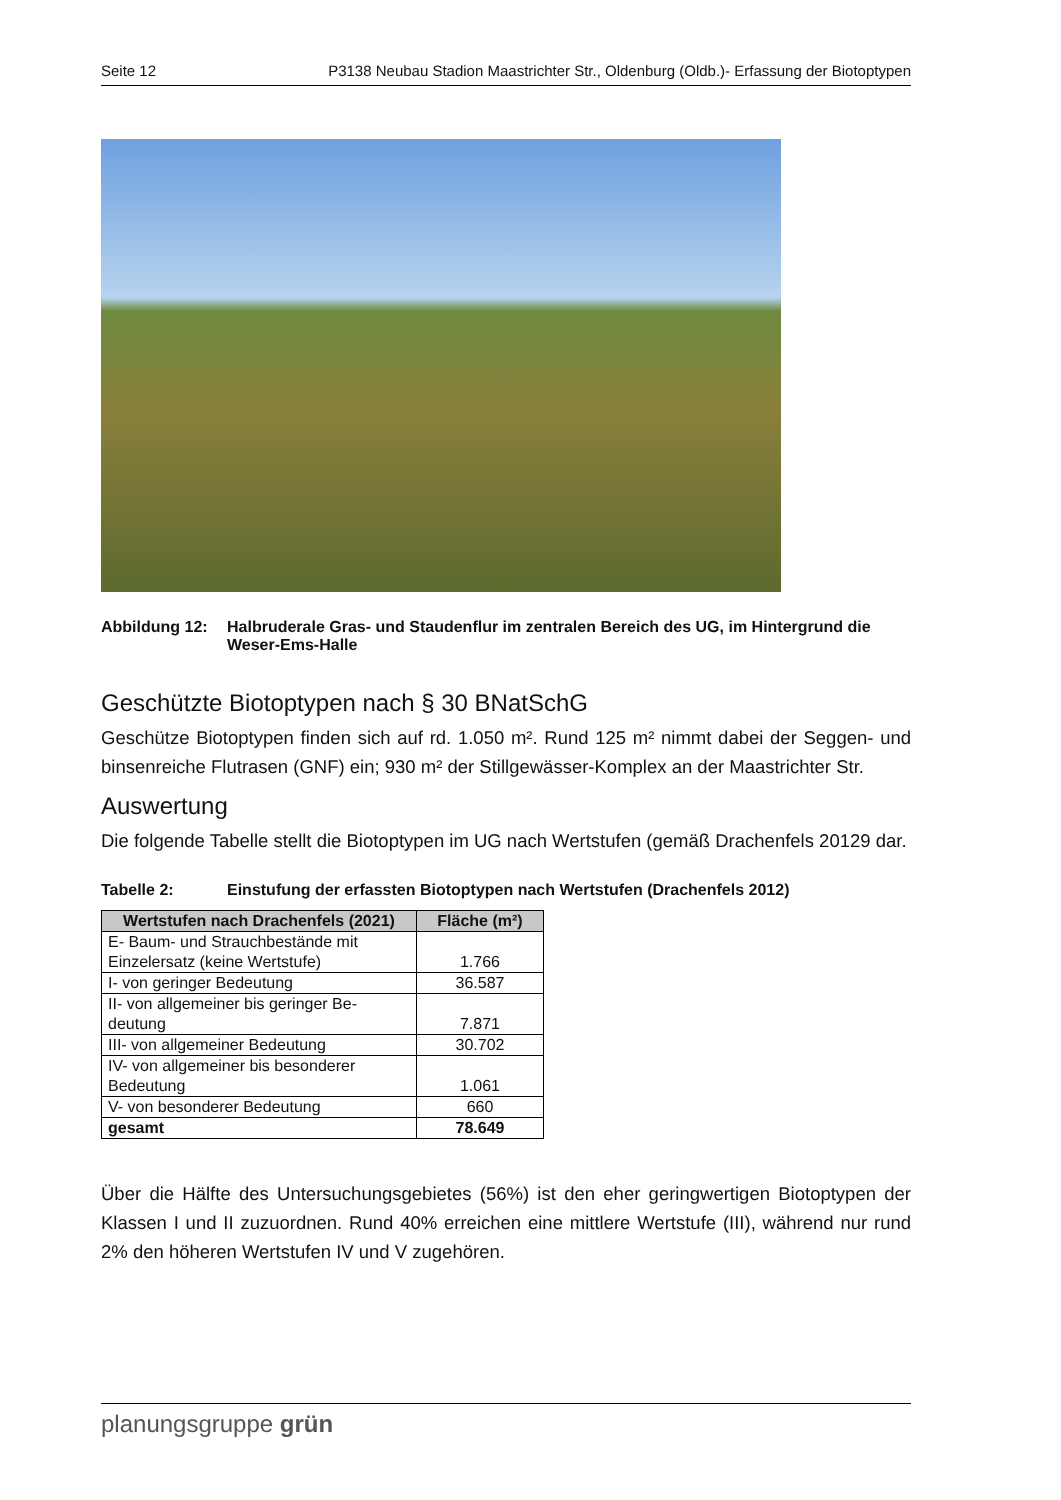Seite 12 P3138 Neubau Stadion Maastrichter Str., Oldenburg (Oldb.)- Erfassung der Biotoptypen
Abbildung 12: Halbruderale Gras- und Staudenflur im zentralen Bereich des UG, im Hintergrund die Weser-Ems-Halle
Geschützte Biotoptypen nach § 30 BNatSchG
Geschütze Biotoptypen finden sich auf rd. 1.050 m². Rund 125 m² nimmt dabei der Seggen- und binsenreiche Flutrasen (GNF) ein; 930 m² der Stillgewässer-Komplex an der Maastrichter Str.
Auswertung
Die folgende Tabelle stellt die Biotoptypen im UG nach Wertstufen (gemäß Drachenfels 20129 dar.
Tabelle 2: Einstufung der erfassten Biotoptypen nach Wertstufen (Drachenfels 2012)
| Wertstufen nach Drachenfels (2021) | Fläche (m²) |
| --- | --- |
| E- Baum- und Strauchbestände mit Einzelersatz (keine Wertstufe) | 1.766 |
| I- von geringer Bedeutung | 36.587 |
| II- von allgemeiner bis geringer Be-deutung | 7.871 |
| III- von allgemeiner Bedeutung | 30.702 |
| IV- von allgemeiner bis besonderer Bedeutung | 1.061 |
| V- von besonderer Bedeutung | 660 |
| gesamt | 78.649 |
Über die Hälfte des Untersuchungsgebietes (56%) ist den eher geringwertigen Biotoptypen der Klassen I und II zuzuordnen. Rund 40% erreichen eine mittlere Wertstufe (III), während nur rund 2% den höheren Wertstufen IV und V zugehören.
planungsgruppe grün